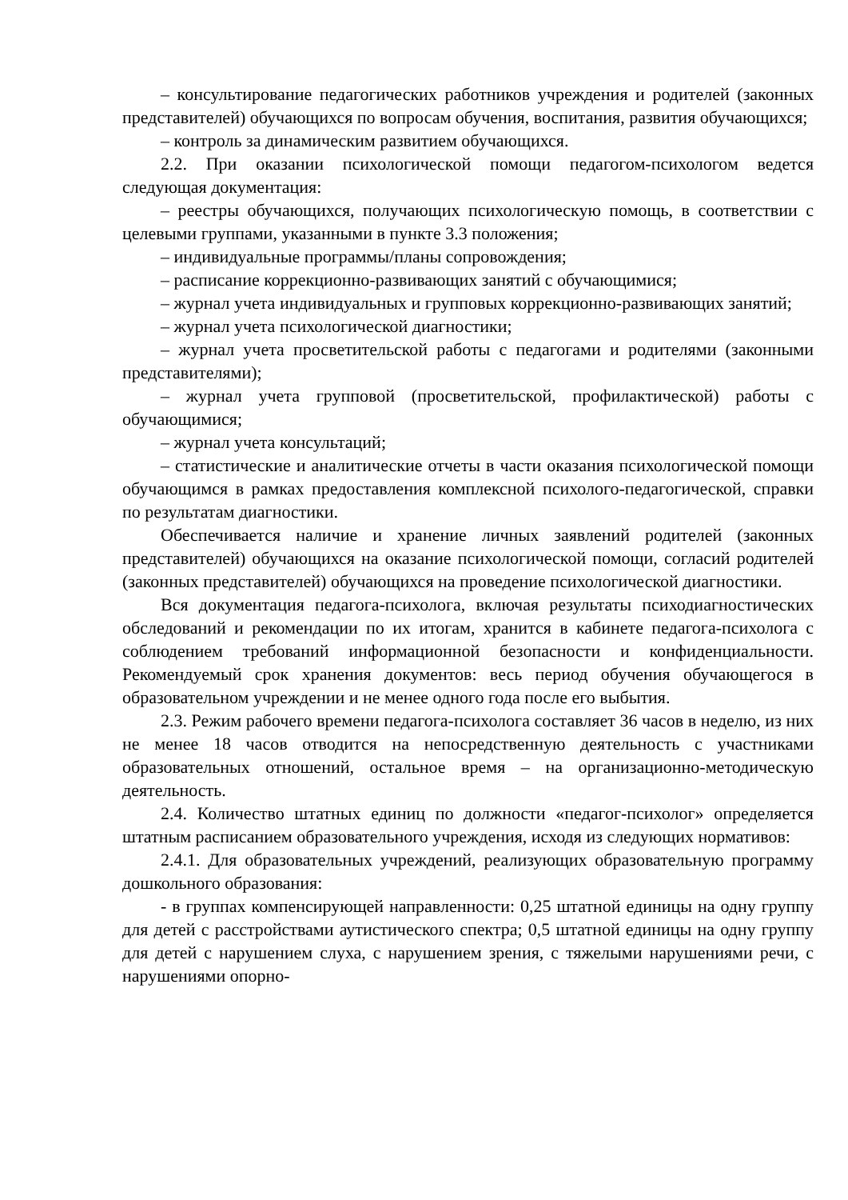– консультирование педагогических работников учреждения и родителей (законных представителей) обучающихся по вопросам обучения, воспитания, развития обучающихся;
– контроль за динамическим развитием обучающихся.
2.2. При оказании психологической помощи педагогом-психологом ведется следующая документация:
– реестры обучающихся, получающих психологическую помощь, в соответствии с целевыми группами, указанными в пункте 3.3 положения;
– индивидуальные программы/планы сопровождения;
– расписание коррекционно-развивающих занятий с обучающимися;
– журнал учета индивидуальных и групповых коррекционно-развивающих занятий;
– журнал учета психологической диагностики;
– журнал учета просветительской работы с педагогами и родителями (законными представителями);
– журнал учета групповой (просветительской, профилактической) работы с обучающимися;
– журнал учета консультаций;
– статистические и аналитические отчеты в части оказания психологической помощи обучающимся в рамках предоставления комплексной психолого-педагогической, справки по результатам диагностики.
Обеспечивается наличие и хранение личных заявлений родителей (законных представителей) обучающихся на оказание психологической помощи, согласий родителей (законных представителей) обучающихся на проведение психологической диагностики.
Вся документация педагога-психолога, включая результаты психодиагностических обследований и рекомендации по их итогам, хранится в кабинете педагога-психолога с соблюдением требований информационной безопасности и конфиденциальности. Рекомендуемый срок хранения документов: весь период обучения обучающегося в образовательном учреждении и не менее одного года после его выбытия.
2.3. Режим рабочего времени педагога-психолога составляет 36 часов в неделю, из них не менее 18 часов отводится на непосредственную деятельность с участниками образовательных отношений, остальное время – на организационно-методическую деятельность.
2.4. Количество штатных единиц по должности «педагог-психолог» определяется штатным расписанием образовательного учреждения, исходя из следующих нормативов:
2.4.1. Для образовательных учреждений, реализующих образовательную программу дошкольного образования:
- в группах компенсирующей направленности: 0,25 штатной единицы на одну группу для детей с расстройствами аутистического спектра; 0,5 штатной единицы на одну группу для детей с нарушением слуха, с нарушением зрения, с тяжелыми нарушениями речи, с нарушениями опорно-